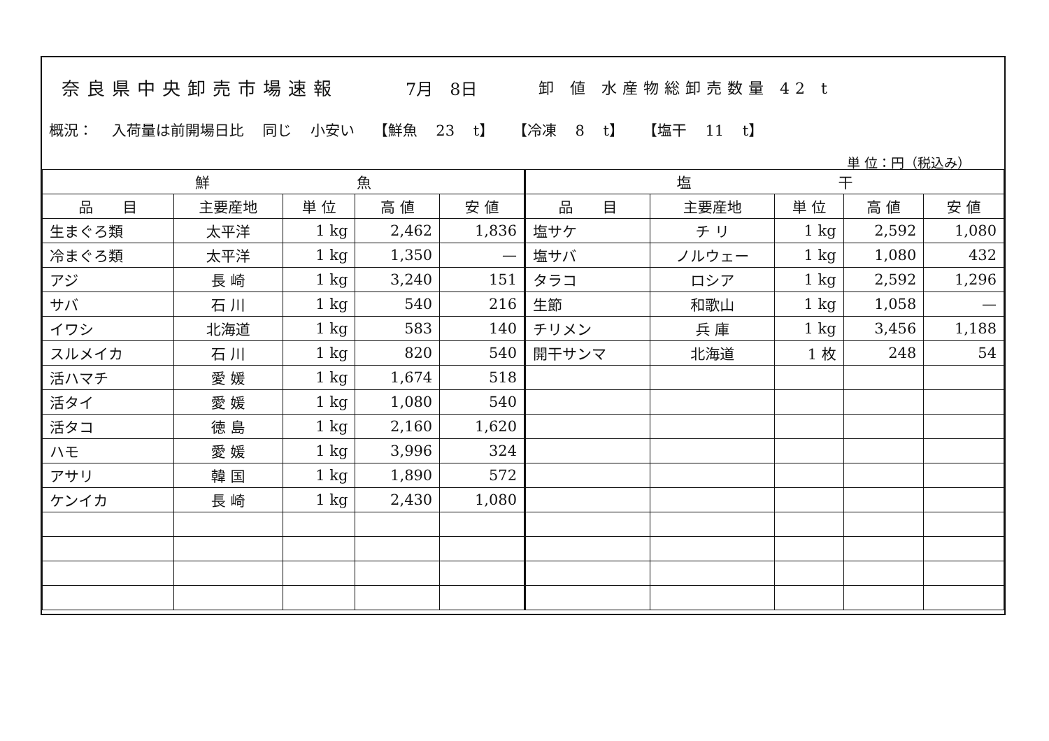奈良県中央卸売市場速報 7月　8日 卸 値 水産物総卸売数量 42 t
概況： 入荷量は前開場日比 同じ 小安い 【鮮魚 23 t】 【冷凍 8 t】 【塩干 11 t】
単 位：円（税込み）
| 鮮 魚 | | | | |
| --- | --- | --- | --- | --- |
| 品 目 | 主要産地 | 単 位 | 高 値 | 安 値 |
| 生まぐろ類 | 太平洋 | 1 kg | 2,462 | 1,836 |
| 冷まぐろ類 | 太平洋 | 1 kg | 1,350 | — |
| アジ | 長 崎 | 1 kg | 3,240 | 151 |
| サバ | 石 川 | 1 kg | 540 | 216 |
| イワシ | 北海道 | 1 kg | 583 | 140 |
| スルメイカ | 石 川 | 1 kg | 820 | 540 |
| 活ハマチ | 愛 媛 | 1 kg | 1,674 | 518 |
| 活タイ | 愛 媛 | 1 kg | 1,080 | 540 |
| 活タコ | 徳 島 | 1 kg | 2,160 | 1,620 |
| ハモ | 愛 媛 | 1 kg | 3,996 | 324 |
| アサリ | 韓 国 | 1 kg | 1,890 | 572 |
| ケンイカ | 長 崎 | 1 kg | 2,430 | 1,080 |
| 塩 干 | | | | |
| --- | --- | --- | --- | --- |
| 品 目 | 主要産地 | 単 位 | 高 値 | 安 値 |
| 塩サケ | チ リ | 1 kg | 2,592 | 1,080 |
| 塩サバ | ノルウェー | 1 kg | 1,080 | 432 |
| タラコ | ロシア | 1 kg | 2,592 | 1,296 |
| 生節 | 和歌山 | 1 kg | 1,058 | — |
| チリメン | 兵 庫 | 1 kg | 3,456 | 1,188 |
| 開干サンマ | 北海道 | 1 枚 | 248 | 54 |